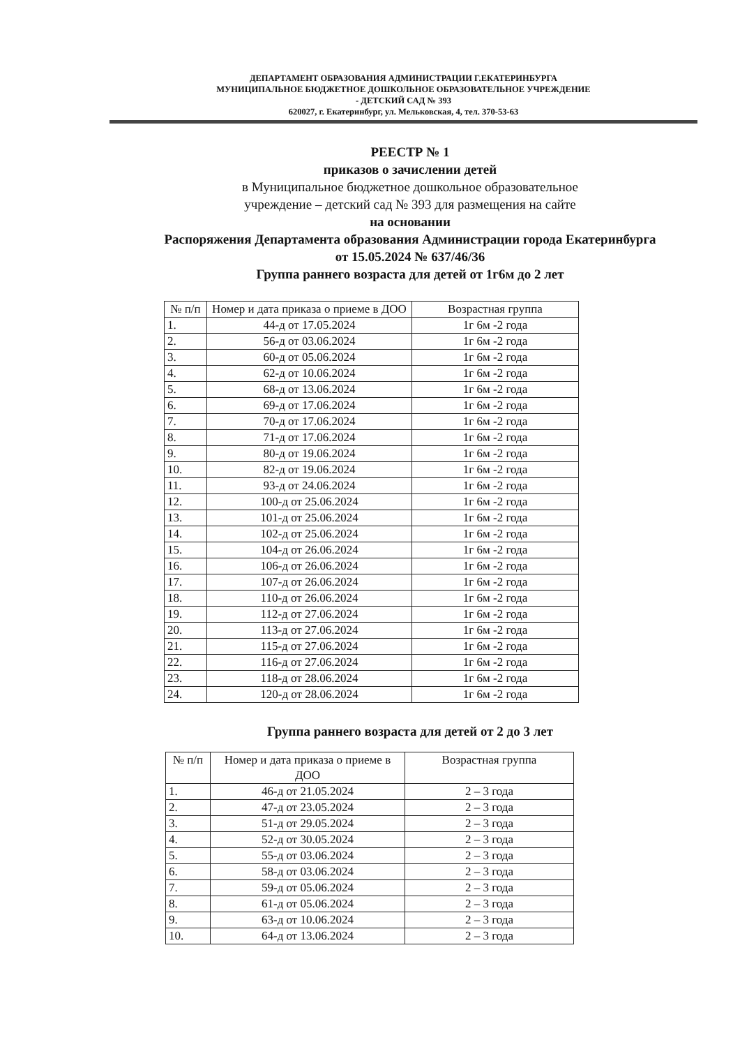ДЕПАРТАМЕНТ ОБРАЗОВАНИЯ АДМИНИСТРАЦИИ Г.ЕКАТЕРИНБУРГА
МУНИЦИПАЛЬНОЕ БЮДЖЕТНОЕ ДОШКОЛЬНОЕ ОБРАЗОВАТЕЛЬНОЕ УЧРЕЖДЕНИЕ
- ДЕТСКИЙ САД № 393
620027, г. Екатеринбург, ул. Мельковская, 4, тел. 370-53-63
РЕЕСТР № 1
приказов о зачислении детей
в Муниципальное бюджетное дошкольное образовательное
учреждение – детский сад № 393 для размещения на сайте
на основании
Распоряжения Департамента образования Администрации города Екатеринбурга
от 15.05.2024 № 637/46/36
Группа раннего возраста для детей от 1г6м до 2 лет
| № п/п | Номер и дата приказа о приеме в ДОО | Возрастная группа |
| --- | --- | --- |
| 1. | 44-д от 17.05.2024 | 1г 6м -2 года |
| 2. | 56-д от 03.06.2024 | 1г 6м -2 года |
| 3. | 60-д от 05.06.2024 | 1г 6м -2 года |
| 4. | 62-д от 10.06.2024 | 1г 6м -2 года |
| 5. | 68-д от 13.06.2024 | 1г 6м -2 года |
| 6. | 69-д от 17.06.2024 | 1г 6м -2 года |
| 7. | 70-д от 17.06.2024 | 1г 6м -2 года |
| 8. | 71-д от 17.06.2024 | 1г 6м -2 года |
| 9. | 80-д от 19.06.2024 | 1г 6м -2 года |
| 10. | 82-д от 19.06.2024 | 1г 6м -2 года |
| 11. | 93-д от 24.06.2024 | 1г 6м -2 года |
| 12. | 100-д от 25.06.2024 | 1г 6м -2 года |
| 13. | 101-д от 25.06.2024 | 1г 6м -2 года |
| 14. | 102-д от 25.06.2024 | 1г 6м -2 года |
| 15. | 104-д от 26.06.2024 | 1г 6м -2 года |
| 16. | 106-д от 26.06.2024 | 1г 6м -2 года |
| 17. | 107-д от 26.06.2024 | 1г 6м -2 года |
| 18. | 110-д от 26.06.2024 | 1г 6м -2 года |
| 19. | 112-д от 27.06.2024 | 1г 6м -2 года |
| 20. | 113-д от 27.06.2024 | 1г 6м -2 года |
| 21. | 115-д от 27.06.2024 | 1г 6м -2 года |
| 22. | 116-д от 27.06.2024 | 1г 6м -2 года |
| 23. | 118-д от 28.06.2024 | 1г 6м -2 года |
| 24. | 120-д от 28.06.2024 | 1г 6м -2 года |
Группа раннего возраста для детей от 2 до 3 лет
| № п/п | Номер и дата приказа о приеме в ДОО | Возрастная группа |
| --- | --- | --- |
| 1. | 46-д от 21.05.2024 | 2 – 3 года |
| 2. | 47-д от 23.05.2024 | 2 – 3 года |
| 3. | 51-д от 29.05.2024 | 2 – 3 года |
| 4. | 52-д от 30.05.2024 | 2 – 3 года |
| 5. | 55-д от 03.06.2024 | 2 – 3 года |
| 6. | 58-д от 03.06.2024 | 2 – 3 года |
| 7. | 59-д от 05.06.2024 | 2 – 3 года |
| 8. | 61-д от 05.06.2024 | 2 – 3 года |
| 9. | 63-д от 10.06.2024 | 2 – 3 года |
| 10. | 64-д от 13.06.2024 | 2 – 3 года |